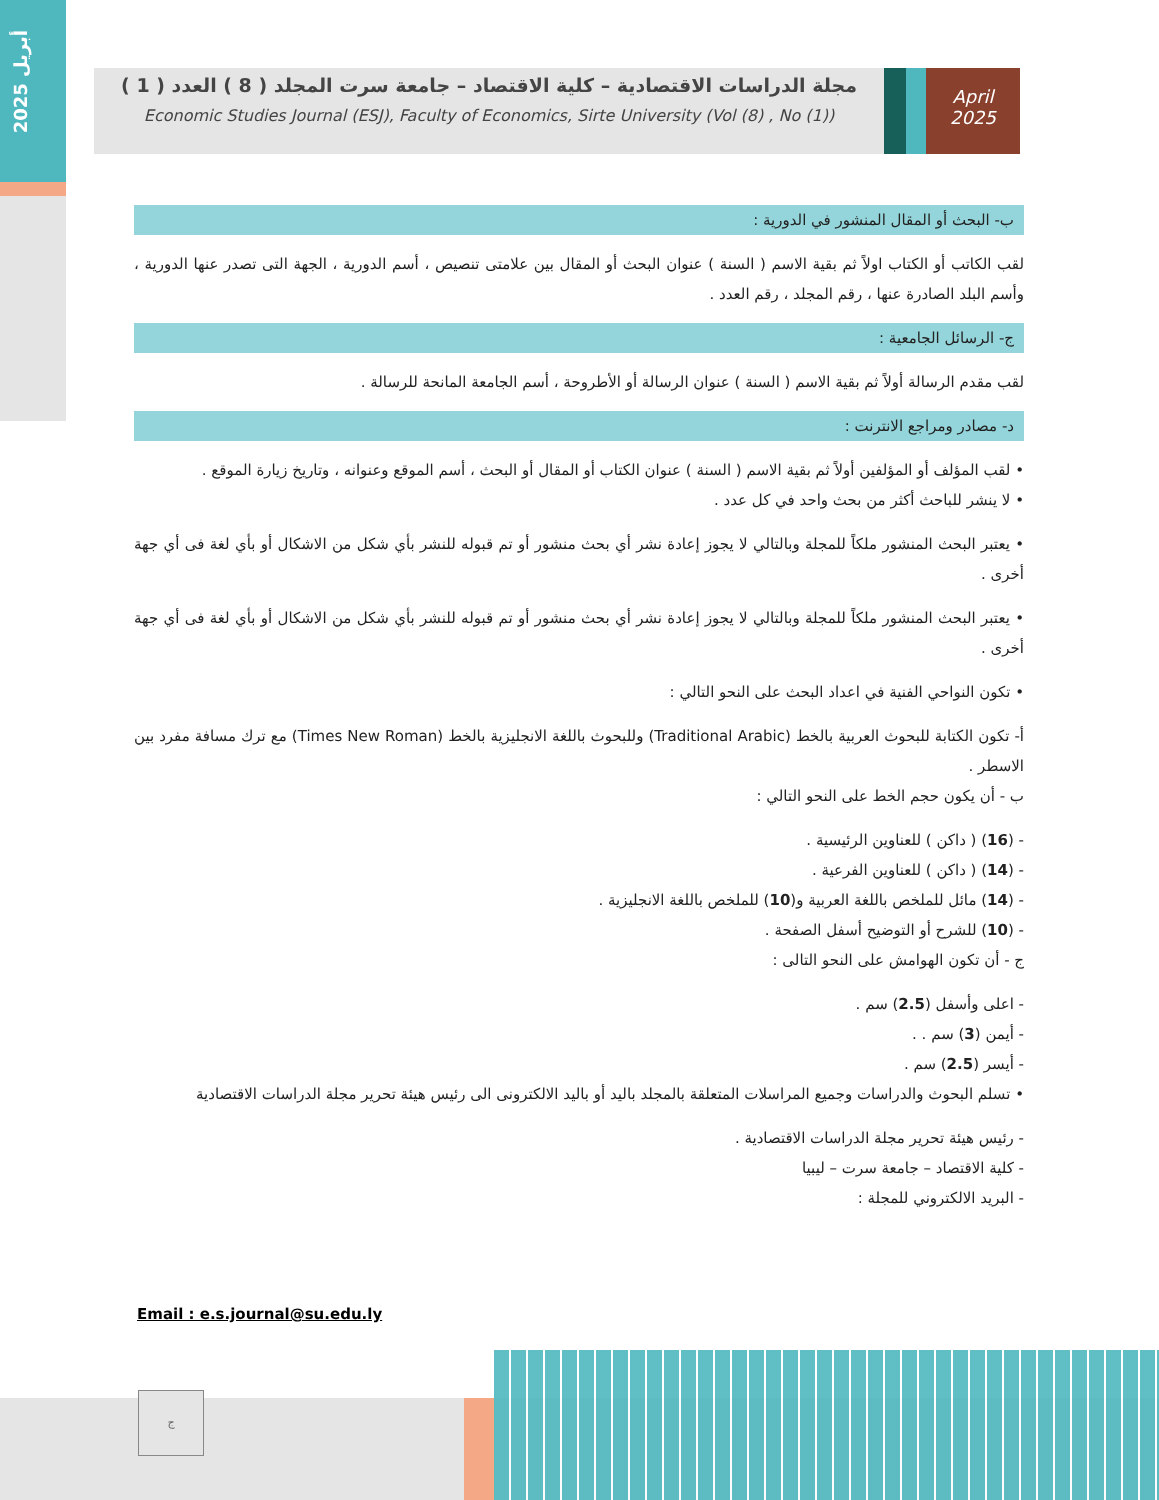أبريل 2025
مجلة الدراسات الاقتصادية – كلية الاقتصاد – جامعة سرت المجلد ( 8 ) العدد ( 1 )
Economic Studies Journal (ESJ), Faculty of Economics, Sirte University (Vol (8) , No (1))
April
2025
ب- البحث أو المقال المنشور في الدورية :
لقب الكاتب أو الكتاب اولاً ثم بقية الاسم ( السنة ) عنوان البحث أو المقال بين علامتى تنصيص ، أسم الدورية ، الجهة التى تصدر عنها الدورية ، وأسم البلد الصادرة عنها ، رقم المجلد ، رقم العدد .
ج- الرسائل الجامعية :
لقب مقدم الرسالة أولاً ثم بقية الاسم ( السنة ) عنوان الرسالة أو الأطروحة ، أسم الجامعة المانحة للرسالة .
د- مصادر ومراجع الانترنت :
• لقب المؤلف أو المؤلفين أولاً ثم بقية الاسم ( السنة ) عنوان الكتاب أو المقال أو البحث ، أسم الموقع وعنوانه ، وتاريخ زيارة الموقع .
• لا ينشر للباحث أكثر من بحث واحد في كل عدد .
• يعتبر البحث المنشور ملكاً للمجلة وبالتالي لا يجوز إعادة نشر أي بحث منشور أو تم قبوله للنشر بأي شكل من الاشكال أو بأي لغة فى أي جهة أخرى .
• يعتبر البحث المنشور ملكاً للمجلة وبالتالي لا يجوز إعادة نشر أي بحث منشور أو تم قبوله للنشر بأي شكل من الاشكال أو بأي لغة فى أي جهة أخرى .
• تكون النواحي الفنية في اعداد البحث على النحو التالي :
أ- تكون الكتابة للبحوث العربية بالخط (Traditional Arabic) وللبحوث باللغة الانجليزية بالخط (Times New Roman) مع ترك مسافة مفرد بين الاسطر .
ب - أن يكون حجم الخط على النحو التالي :
- (16) ( داكن ) للعناوين الرئيسية .
- (14) ( داكن ) للعناوين الفرعية .
- (14) مائل للملخص باللغة العربية و(10) للملخص باللغة الانجليزية .
- (10) للشرح أو التوضيح أسفل الصفحة .
ج - أن تكون الهوامش على النحو التالى :
- اعلى وأسفل (2.5) سم .
- أيمن (3) سم . .
- أيسر (2.5) سم .
• تسلم البحوث والدراسات وجميع المراسلات المتعلقة بالمجلد باليد أو باليد الالكترونى الى رئيس هيئة تحرير مجلة الدراسات الاقتصادية
- رئيس هيئة تحرير مجلة الدراسات الاقتصادية .
- كلية الاقتصاد – جامعة سرت – ليبيا
- البريد الالكتروني للمجلة :
Email : e.s.journal@su.edu.ly
ج